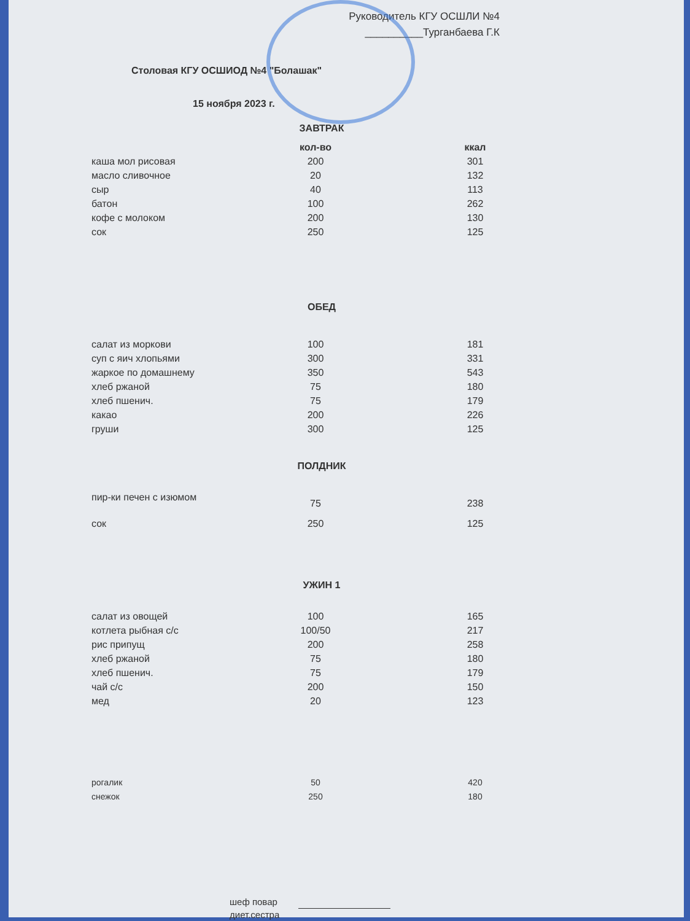Руководитель КГУ ОСШЛИ №4
__________Турганбаева Г.К
Столовая КГУ ОСШИОД №4 "Болашак"
15 ноября 2023 г.
ЗАВТРАК
| | кол-во | ккал |
| --- | --- | --- |
| каша мол рисовая | 200 | 301 |
| масло сливочное | 20 | 132 |
| сыр | 40 | 113 |
| батон | 100 | 262 |
| кофе с молоком | 200 | 130 |
| сок | 250 | 125 |
ОБЕД
| салат из моркови | 100 | 181 |
| суп с яич хлопьями | 300 | 331 |
| жаркое по домашнему | 350 | 543 |
| хлеб ржаной | 75 | 180 |
| хлеб пшенич. | 75 | 179 |
| какао | 200 | 226 |
| груши | 300 | 125 |
ПОЛДНИК
| пир-ки печен с изюмом | 75 | 238 |
| сок | 250 | 125 |
УЖИН 1
| салат из овощей | 100 | 165 |
| котлета рыбная с/с | 100/50 | 217 |
| рис припущ | 200 | 258 |
| хлеб ржаной | 75 | 180 |
| хлеб пшенич. | 75 | 179 |
| чай с/с | 200 | 150 |
| мед | 20 | 123 |
| рогалик | 50 | 420 |
| снежок | 250 | 180 |
шеф повар
диет.сестра